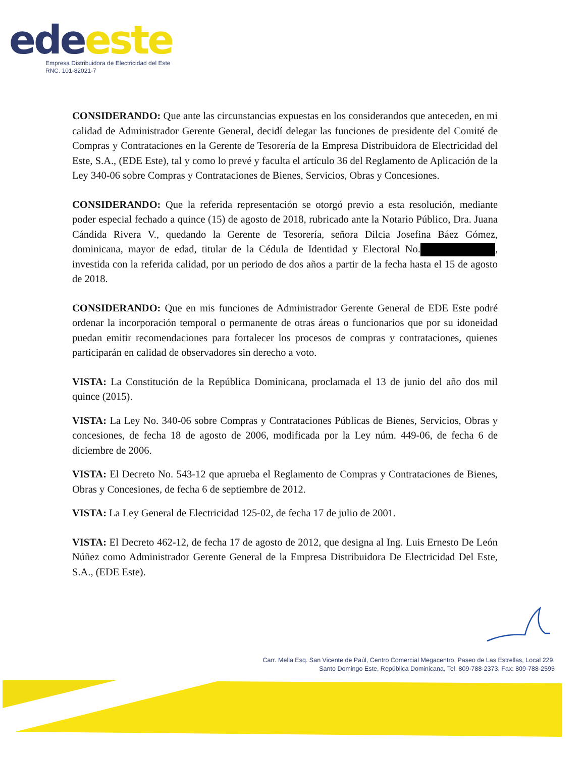ede este
Empresa Distribuidora de Electricidad del Este
RNC. 101-82021-7
CONSIDERANDO: Que ante las circunstancias expuestas en los considerandos que anteceden, en mi calidad de Administrador Gerente General, decidí delegar las funciones de presidente del Comité de Compras y Contrataciones en la Gerente de Tesorería de la Empresa Distribuidora de Electricidad del Este, S.A., (EDE Este), tal y como lo prevé y faculta el artículo 36 del Reglamento de Aplicación de la Ley 340-06 sobre Compras y Contrataciones de Bienes, Servicios, Obras y Concesiones.
CONSIDERANDO: Que la referida representación se otorgó previo a esta resolución, mediante poder especial fechado a quince (15) de agosto de 2018, rubricado ante la Notario Público, Dra. Juana Cándida Rivera V., quedando la Gerente de Tesorería, señora Dilcia Josefina Báez Gómez, dominicana, mayor de edad, titular de la Cédula de Identidad y Electoral No. , investida con la referida calidad, por un periodo de dos años a partir de la fecha hasta el 15 de agosto de 2018.
CONSIDERANDO: Que en mis funciones de Administrador Gerente General de EDE Este podré ordenar la incorporación temporal o permanente de otras áreas o funcionarios que por su idoneidad puedan emitir recomendaciones para fortalecer los procesos de compras y contrataciones, quienes participarán en calidad de observadores sin derecho a voto.
VISTA: La Constitución de la República Dominicana, proclamada el 13 de junio del año dos mil quince (2015).
VISTA: La Ley No. 340-06 sobre Compras y Contrataciones Públicas de Bienes, Servicios, Obras y concesiones, de fecha 18 de agosto de 2006, modificada por la Ley núm. 449-06, de fecha 6 de diciembre de 2006.
VISTA: El Decreto No. 543-12 que aprueba el Reglamento de Compras y Contrataciones de Bienes, Obras y Concesiones, de fecha 6 de septiembre de 2012.
VISTA: La Ley General de Electricidad 125-02, de fecha 17 de julio de 2001.
VISTA: El Decreto 462-12, de fecha 17 de agosto de 2012, que designa al Ing. Luis Ernesto De León Núñez como Administrador Gerente General de la Empresa Distribuidora De Electricidad Del Este, S.A., (EDE Este).
Carr. Mella Esq. San Vicente de Paúl, Centro Comercial Megacentro, Paseo de Las Estrellas, Local 229.
Santo Domingo Este, República Dominicana, Tel. 809-788-2373, Fax: 809-788-2595